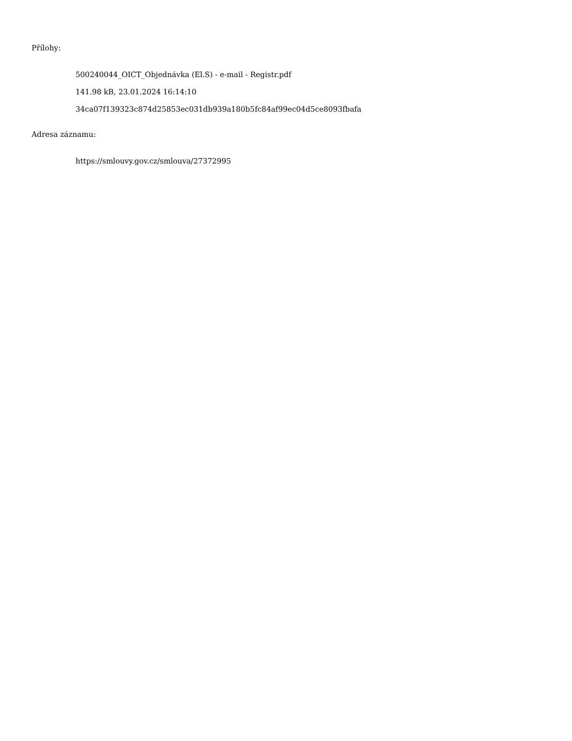Přílohy:
500240044_OICT_Objednávka (El.S) - e-mail - Registr.pdf
141.98 kB, 23.01.2024 16:14:10
34ca07f139323c874d25853ec031db939a180b5fc84af99ec04d5ce8093fbafa
Adresa záznamu:
https://smlouvy.gov.cz/smlouva/27372995